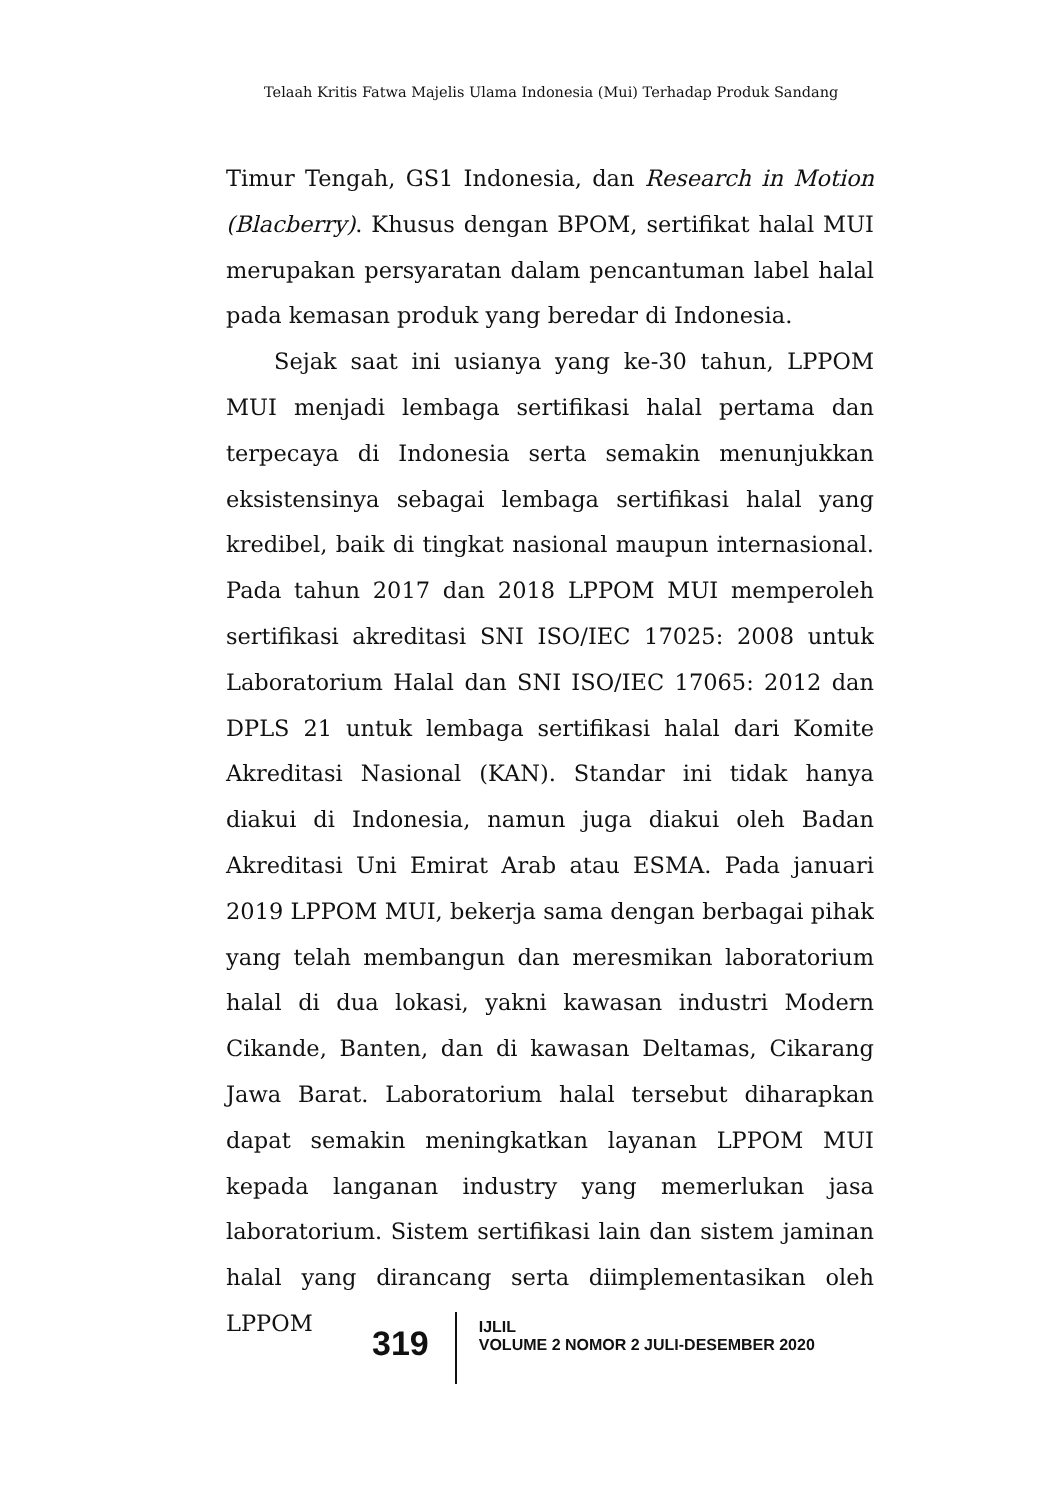Telaah Kritis Fatwa Majelis Ulama Indonesia (Mui) Terhadap Produk Sandang
Timur Tengah, GS1 Indonesia, dan Research in Motion (Blacberry). Khusus dengan BPOM, sertifikat halal MUI merupakan persyaratan dalam pencantuman label halal pada kemasan produk yang beredar di Indonesia.
Sejak saat ini usianya yang ke-30 tahun, LPPOM MUI menjadi lembaga sertifikasi halal pertama dan terpecaya di Indonesia serta semakin menunjukkan eksistensinya sebagai lembaga sertifikasi halal yang kredibel, baik di tingkat nasional maupun internasional. Pada tahun 2017 dan 2018 LPPOM MUI memperoleh sertifikasi akreditasi SNI ISO/IEC 17025: 2008 untuk Laboratorium Halal dan SNI ISO/IEC 17065: 2012 dan DPLS 21 untuk lembaga sertifikasi halal dari Komite Akreditasi Nasional (KAN). Standar ini tidak hanya diakui di Indonesia, namun juga diakui oleh Badan Akreditasi Uni Emirat Arab atau ESMA. Pada januari 2019 LPPOM MUI, bekerja sama dengan berbagai pihak yang telah membangun dan meresmikan laboratorium halal di dua lokasi, yakni kawasan industri Modern Cikande, Banten, dan di kawasan Deltamas, Cikarang Jawa Barat. Laboratorium halal tersebut diharapkan dapat semakin meningkatkan layanan LPPOM MUI kepada langanan industry yang memerlukan jasa laboratorium. Sistem sertifikasi lain dan sistem jaminan halal yang dirancang serta diimplementasikan oleh LPPOM
319
IJLIL
VOLUME 2 NOMOR 2 JULI-DESEMBER 2020